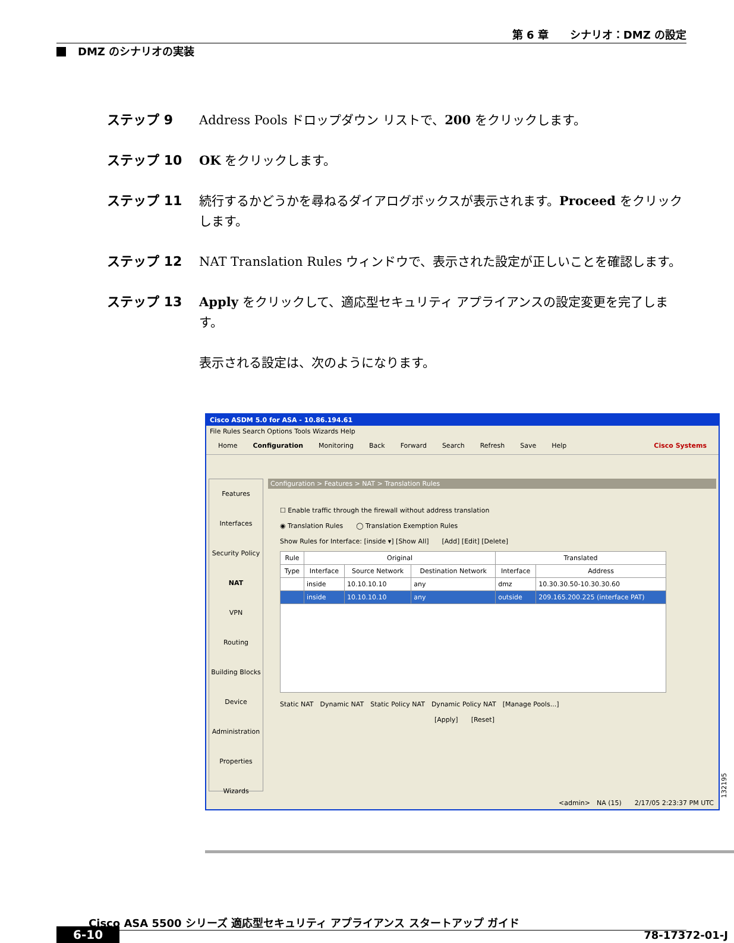第 6 章　　シナリオ：DMZ の設定
DMZ のシナリオの実装
ステップ 9 Address Pools ドロップダウン リストで、200 をクリックします。
ステップ 10 OK をクリックします。
ステップ 11 続行するかどうかを尋ねるダイアログボックスが表示されます。Proceed をクリックします。
ステップ 12 NAT Translation Rules ウィンドウで、表示された設定が正しいことを確認します。
ステップ 13 Apply をクリックして、適応型セキュリティ アプライアンスの設定変更を完了します。
表示される設定は、次のようになります。
Cisco ASDM 5.0 for ASA - 10.86.194.61
File Rules Search Options Tools Wizards Help
Home Configuration Monitoring Back Forward Search Refresh Save Help Cisco Systems
Features
Interfaces
Security Policy
NAT
VPN
Routing
Building Blocks
Device Administration
Properties
Wizards
Configuration > Features > NAT > Translation Rules
☐ Enable traffic through the firewall without address translation
◉ Translation Rules　　◯ Translation Exemption Rules
Show Rules for Interface: [inside ▾] [Show All]　　[Add] [Edit] [Delete]
| Rule | Original | | | Translated | |
| --- | --- | --- | --- | --- | --- |
| Type | Interface | Source Network | Destination Network | Interface | Address |
| | inside | 10.10.10.10 | any | dmz | 10.30.30.50-10.30.30.60 |
| | inside | 10.10.10.10 | any | outside | 209.165.200.225 (interface PAT) |
Static NAT　Dynamic NAT　Static Policy NAT　Dynamic Policy NAT　[Manage Pools...]
[Apply]　　[Reset]
<admin>　NA (15)　　2/17/05 2:23:37 PM UTC
132195
　　　Cisco ASA 5500 シリーズ 適応型セキュリティ アプライアンス スタートアップ ガイド
6-10 78-17372-01-J